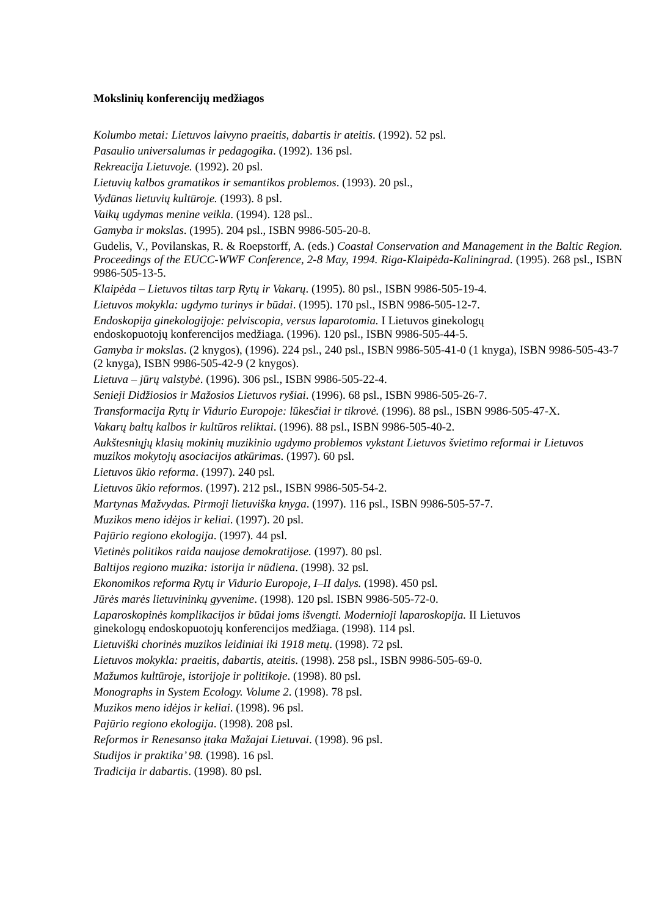Mokslinių konferencijų medžiagos
Kolumbo metai: Lietuvos laivyno praeitis, dabartis ir ateitis. (1992). 52 psl.
Pasaulio universalumas ir pedagogika. (1992). 136 psl.
Rekreacija Lietuvoje. (1992). 20 psl.
Lietuvių kalbos gramatikos ir semantikos problemos. (1993). 20 psl.,
Vydūnas lietuvių kultūroje. (1993). 8 psl.
Vaikų ugdymas menine veikla. (1994). 128 psl..
Gamyba ir mokslas. (1995). 204 psl., ISBN 9986-505-20-8.
Gudelis, V., Povilanskas, R. & Roepstorff, A. (eds.) Coastal Conservation and Management in the Baltic Region. Proceedings of the EUCC-WWF Conference, 2-8 May, 1994. Riga-Klaipėda-Kaliningrad. (1995). 268 psl., ISBN 9986-505-13-5.
Klaipėda – Lietuvos tiltas tarp Rytų ir Vakarų. (1995). 80 psl., ISBN 9986-505-19-4.
Lietuvos mokykla: ugdymo turinys ir būdai. (1995). 170 psl., ISBN 9986-505-12-7.
Endoskopija ginekologijoje: pelviscopia, versus laparotomia. I Lietuvos ginekologų
endoskopuotojų konferencijos medžiaga. (1996). 120 psl., ISBN 9986-505-44-5.
Gamyba ir mokslas. (2 knygos), (1996). 224 psl., 240 psl., ISBN 9986-505-41-0 (1 knyga), ISBN 9986-505-43-7 (2 knyga), ISBN 9986-505-42-9 (2 knygos).
Lietuva – jūrų valstybė. (1996). 306 psl., ISBN 9986-505-22-4.
Senieji Didžiosios ir Mažosios Lietuvos ryšiai. (1996). 68 psl., ISBN 9986-505-26-7.
Transformacija Rytų ir Vidurio Europoje: lūkesčiai ir tikrovė. (1996). 88 psl., ISBN 9986-505-47-X.
Vakarų baltų kalbos ir kultūros reliktai. (1996). 88 psl., ISBN 9986-505-40-2.
Aukštesniųjų klasių mokinių muzikinio ugdymo problemos vykstant Lietuvos švietimo reformai ir Lietuvos muzikos mokytojų asociacijos atkūrimas. (1997). 60 psl.
Lietuvos ūkio reforma. (1997). 240 psl.
Lietuvos ūkio reformos. (1997). 212 psl., ISBN 9986-505-54-2.
Martynas Mažvydas. Pirmoji lietuviška knyga. (1997). 116 psl., ISBN 9986-505-57-7.
Muzikos meno idėjos ir keliai. (1997). 20 psl.
Pajūrio regiono ekologija. (1997). 44 psl.
Vietinės politikos raida naujose demokratijose. (1997). 80 psl.
Baltijos regiono muzika: istorija ir nūdiena. (1998). 32 psl.
Ekonomikos reforma Rytų ir Vidurio Europoje, I–II dalys. (1998). 450 psl.
Jūrės marės lietuvininkų gyvenime. (1998). 120 psl. ISBN 9986-505-72-0.
Laparoskopinės komplikacijos ir būdai joms išvengti. Modernioji laparoskopija. II Lietuvos
ginekologų endoskopuotojų konferencijos medžiaga. (1998). 114 psl.
Lietuviški chorinės muzikos leidiniai iki 1918 metų. (1998). 72 psl.
Lietuvos mokykla: praeitis, dabartis, ateitis. (1998). 258 psl., ISBN 9986-505-69-0.
Mažumos kultūroje, istorijoje ir politikoje. (1998). 80 psl.
Monographs in System Ecology. Volume 2. (1998). 78 psl.
Muzikos meno idėjos ir keliai. (1998). 96 psl.
Pajūrio regiono ekologija. (1998). 208 psl.
Reformos ir Renesanso įtaka Mažajai Lietuvai. (1998). 96 psl.
Studijos ir praktika’ 98. (1998). 16 psl.
Tradicija ir dabartis. (1998). 80 psl.